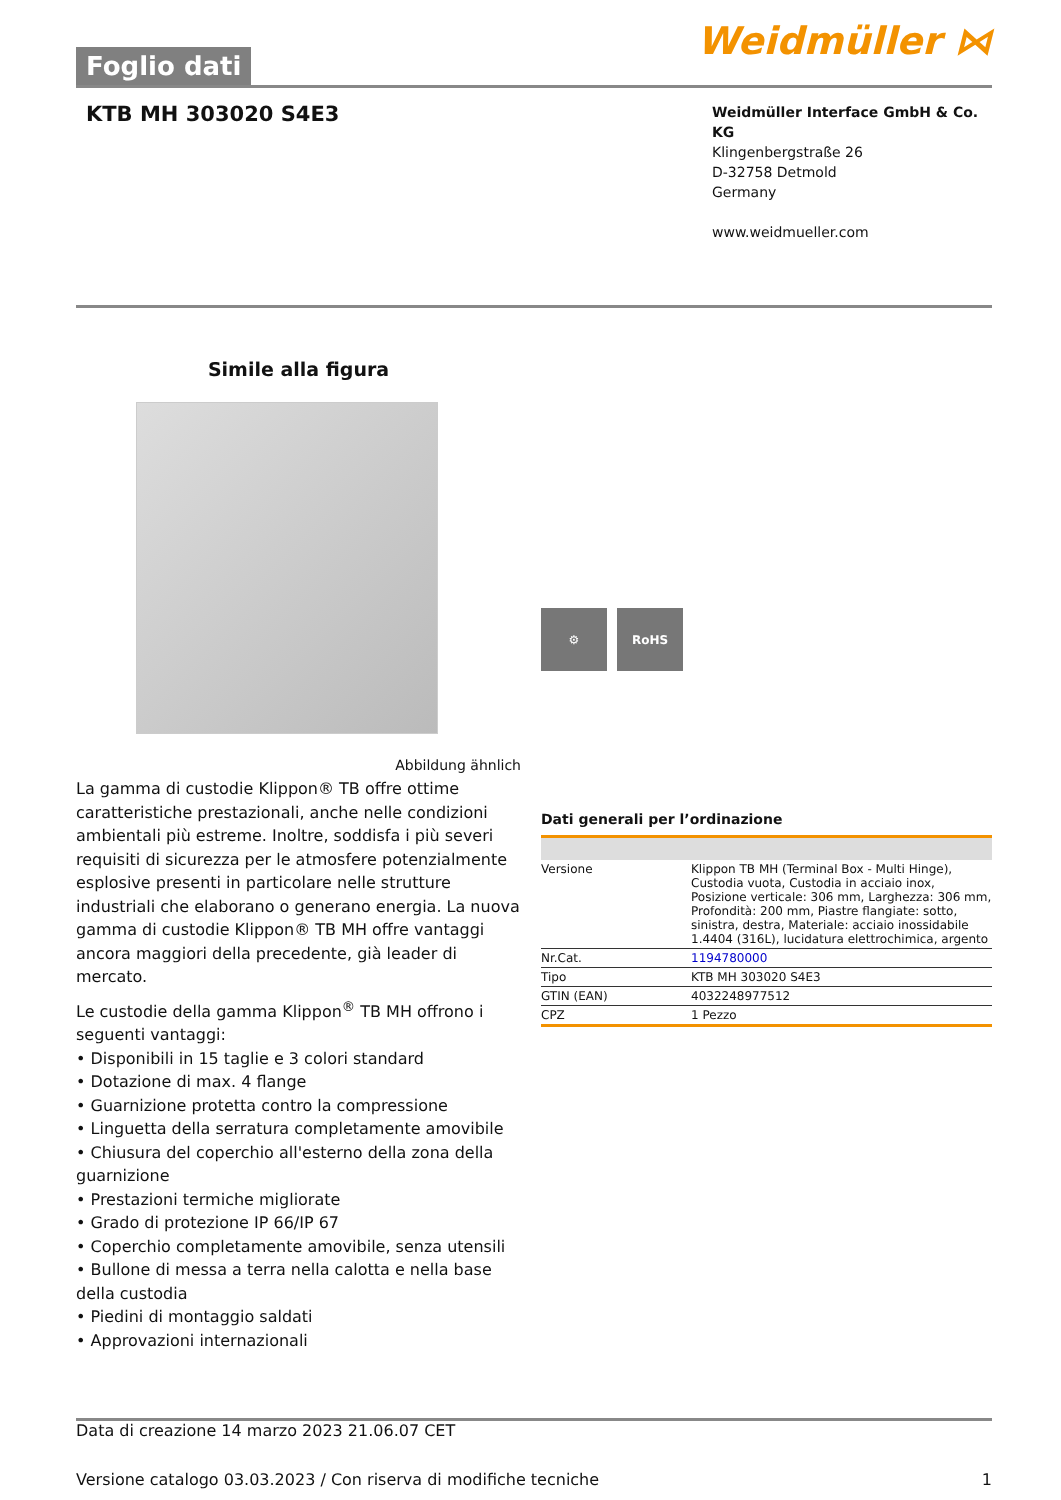Foglio dati
Weidmüller ⋈
KTB MH 303020 S4E3
Weidmüller Interface GmbH & Co. KG
Klingenbergstraße 26
D-32758 Detmold
Germany
www.weidmueller.com
Simile alla figura
Abbildung ähnlich
La gamma di custodie Klippon® TB offre ottime caratteristiche prestazionali, anche nelle condizioni ambientali più estreme. Inoltre, soddisfa i più severi requisiti di sicurezza per le atmosfere potenzialmente esplosive presenti in particolare nelle strutture industriali che elaborano o generano energia. La nuova gamma di custodie Klippon® TB MH offre vantaggi ancora maggiori della precedente, già leader di mercato.
Le custodie della gamma Klippon<sup>®</sup> TB MH offrono i seguenti vantaggi:
• Disponibili in 15 taglie e 3 colori standard
• Dotazione di max. 4 flange
• Guarnizione protetta contro la compressione
• Linguetta della serratura completamente amovibile
• Chiusura del coperchio all'esterno della zona della guarnizione
• Prestazioni termiche migliorate
• Grado di protezione IP 66/IP 67
• Coperchio completamente amovibile, senza utensili
• Bullone di messa a terra nella calotta e nella base della custodia
• Piedini di montaggio saldati
• Approvazioni internazionali
⚙ RoHS
Dati generali per l’ordinazione
| Versione | Klippon TB MH (Terminal Box - Multi Hinge), Custodia vuota, Custodia in acciaio inox, Posizione verticale: 306 mm, Larghezza: 306 mm, Profondità: 200 mm, Piastre flangiate: sotto, sinistra, destra, Materiale: acciaio inossidabile 1.4404 (316L), lucidatura elettrochimica, argento |
| Nr.Cat. | 1194780000 |
| Tipo | KTB MH 303020 S4E3 |
| GTIN (EAN) | 4032248977512 |
| CPZ | 1 Pezzo |
Data di creazione 14 marzo 2023 21.06.07 CET
Versione catalogo 03.03.2023 / Con riserva di modifiche tecniche 1